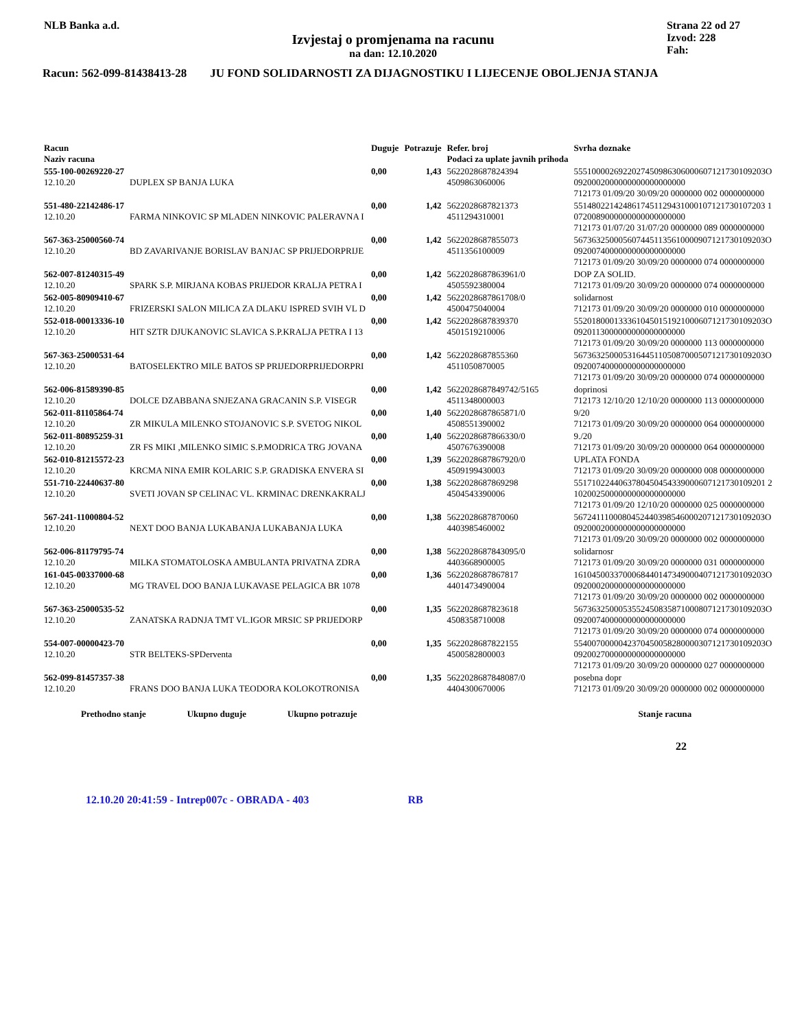NLB Banka a.d.
Izvjestaj o promjenama na racunu
na dan: 12.10.2020
Strana 22 od 27
Izvod: 228
Fah:
Racun: 562-099-81438413-28 JU FOND SOLIDARNOSTI ZA DIJAGNOSTIKU I LIJECENJE OBOLJENJA STANJA
| Racun Naziv racuna | | Duguje | Potrazuje | Refer. broj Podaci za uplate javnih prihoda | Svrha doznake |
| --- | --- | --- | --- | --- | --- |
| 555-100-00269220-27 12.10.20 | DUPLEX SP BANJA LUKA | 0,00 | 1,43 | 5622028687824394 4509863060006 | 5551000026922027450986306000607121730109203O 0920002000000000000000000 712173 01/09/20 30/09/20 0000000 002 0000000000 |
| 551-480-22142486-17 12.10.20 | FARMA NINKOVIC SP MLADEN NINKOVIC PALERAVNA I | 0,00 | 1,42 | 5622028687821373 4511294310001 | 5514802214248617451129431000107121730107203 1 0720089000000000000000000 712173 01/07/20 31/07/20 0000000 089 0000000000 |
| 567-363-25000560-74 12.10.20 | BD ZAVARIVANJE BORISLAV BANJAC SP PRIJEDORPRIJE | 0,00 | 1,42 | 5622028687855073 4511356100009 | 5673632500056074451135610000907121730109203O 0920074000000000000000000 712173 01/09/20 30/09/20 0000000 074 0000000000 |
| 562-007-81240315-49 12.10.20 | SPARK S.P. MIRJANA KOBAS PRIJEDOR KRALJA PETRA I | 0,00 | 1,42 | 5622028687863961/0 4505592380004 | DOP ZA SOLID. 712173 01/09/20 30/09/20 0000000 074 0000000000 |
| 562-005-80909410-67 12.10.20 | FRIZERSKI SALON MILICA ZA DLAKU ISPRED SVIH VL D | 0,00 | 1,42 | 5622028687861708/0 4500475040004 | solidarnost 712173 01/09/20 30/09/20 0000000 010 0000000000 |
| 552-018-00013336-10 12.10.20 | HIT SZTR DJUKANOVIC SLAVICA S.P.KRALJA PETRA I 13 | 0,00 | 1,42 | 5622028687839370 4501519210006 | 5520180001333610450151921000607121730109203O 0920113000000000000000000 712173 01/09/20 30/09/20 0000000 113 0000000000 |
| 567-363-25000531-64 12.10.20 | BATOSELEKTRO MILE BATOS SP PRIJEDORPRIJEDORPRI | 0,00 | 1,42 | 5622028687855360 4511050870005 | 5673632500053164451105087000507121730109203O 0920074000000000000000000 712173 01/09/20 30/09/20 0000000 074 0000000000 |
| 562-006-81589390-85 12.10.20 | DOLCE DZABBANA SNJEZANA GRACANIN S.P. VISEGR | 0,00 | 1,42 | 5622028687849742/5165 4511348000003 | doprinosi 712173 12/10/20 12/10/20 0000000 113 0000000000 |
| 562-011-81105864-74 12.10.20 | ZR MIKULA MILENKO STOJANOVIC S.P. SVETOG NIKOL | 0,00 | 1,40 | 5622028687865871/0 4508551390002 | 9/20 712173 01/09/20 30/09/20 0000000 064 0000000000 |
| 562-011-80895259-31 12.10.20 | ZR FS MIKI ,MILENKO SIMIC S.P.MODRICA TRG JOVANA | 0,00 | 1,40 | 5622028687866330/0 4507676390008 | 9./20 712173 01/09/20 30/09/20 0000000 064 0000000000 |
| 562-010-81215572-23 12.10.20 | KRCMA NINA EMIR KOLARIC S.P. GRADISKA ENVERA SI | 0,00 | 1,39 | 5622028687867920/0 4509199430003 | UPLATA FONDA 712173 01/09/20 30/09/20 0000000 008 0000000000 |
| 551-710-22440637-80 12.10.20 | SVETI JOVAN SP CELINAC VL. KRMINAC DRENKAKRALJ | 0,00 | 1,38 | 5622028687869298 4504543390006 | 5517102244063780450454339000607121730109201 2 1020025000000000000000000 712173 01/09/20 12/10/20 0000000 025 0000000000 |
| 567-241-11000804-52 12.10.20 | NEXT DOO BANJA LUKABANJA LUKABANJA LUKA | 0,00 | 1,38 | 5622028687870060 4403985460002 | 5672411100080452440398546000207121730109203O 0920002000000000000000000 712173 01/09/20 30/09/20 0000000 002 0000000000 |
| 562-006-81179795-74 12.10.20 | MILKA STOMATOLOSKA AMBULANTA PRIVATNA ZDRA | 0,00 | 1,38 | 5622028687843095/0 4403668900005 | solidarnosr 712173 01/09/20 30/09/20 0000000 031 0000000000 |
| 161-045-00337000-68 12.10.20 | MG TRAVEL DOO BANJA LUKAVASE PELAGICA BR 1078 | 0,00 | 1,36 | 5622028687867817 4401473490004 | 1610450033700068440147349000407121730109203O 0920002000000000000000000 712173 01/09/20 30/09/20 0000000 002 0000000000 |
| 567-363-25000535-52 12.10.20 | ZANATSKA RADNJA TMT VL.IGOR MRSIC SP PRIJEDORP | 0,00 | 1,35 | 5622028687823618 4508358710008 | 5673632500053552450835871000807121730109203O 0920074000000000000000000 712173 01/09/20 30/09/20 0000000 074 0000000000 |
| 554-007-00000423-70 12.10.20 | STR BELTEKS-SPDerventa | 0,00 | 1,35 | 5622028687822155 4500582800003 | 5540070000042370450058280000307121730109203O 0920027000000000000000000 712173 01/09/20 30/09/20 0000000 027 0000000000 |
| 562-099-81457357-38 12.10.20 | FRANS DOO BANJA LUKA TEODORA KOLOKOTRONISA | 0,00 | 1,35 | 5622028687848087/0 4404300670006 | posebna dopr 712173 01/09/20 30/09/20 0000000 002 0000000000 |
Prethodno stanje Ukupno duguje Ukupno potrazuje Stanje racuna
22
12.10.20 20:41:59 - Intrep007c - OBRADA - 403 RB